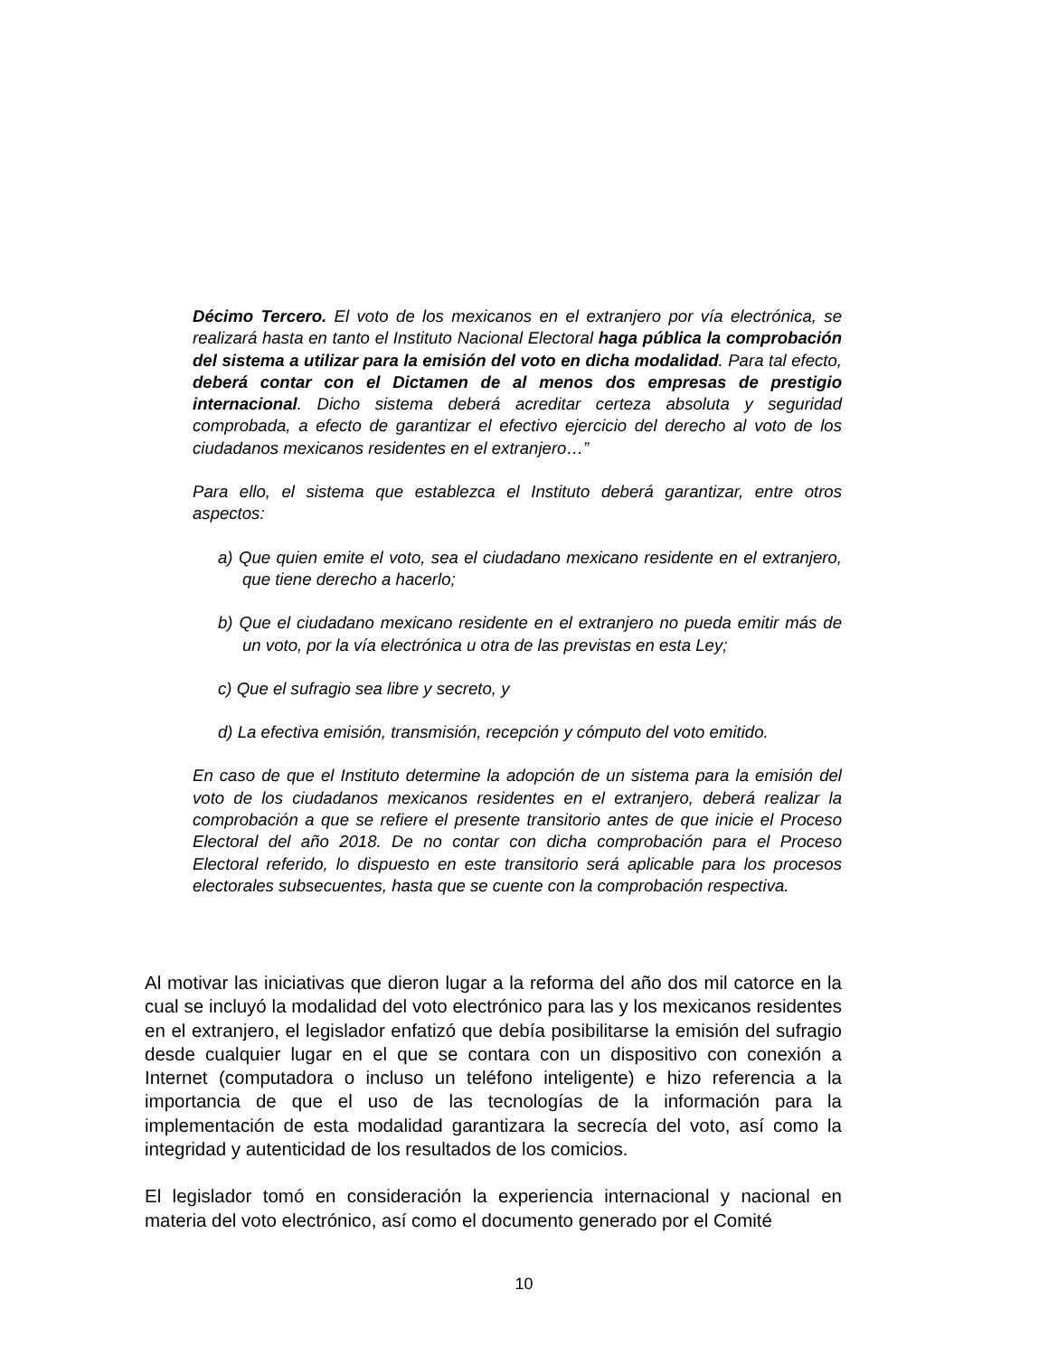Décimo Tercero. El voto de los mexicanos en el extranjero por vía electrónica, se realizará hasta en tanto el Instituto Nacional Electoral haga pública la comprobación del sistema a utilizar para la emisión del voto en dicha modalidad. Para tal efecto, deberá contar con el Dictamen de al menos dos empresas de prestigio internacional. Dicho sistema deberá acreditar certeza absoluta y seguridad comprobada, a efecto de garantizar el efectivo ejercicio del derecho al voto de los ciudadanos mexicanos residentes en el extranjero…”
Para ello, el sistema que establezca el Instituto deberá garantizar, entre otros aspectos:
a) Que quien emite el voto, sea el ciudadano mexicano residente en el extranjero, que tiene derecho a hacerlo;
b) Que el ciudadano mexicano residente en el extranjero no pueda emitir más de un voto, por la vía electrónica u otra de las previstas en esta Ley;
c) Que el sufragio sea libre y secreto, y
d) La efectiva emisión, transmisión, recepción y cómputo del voto emitido.
En caso de que el Instituto determine la adopción de un sistema para la emisión del voto de los ciudadanos mexicanos residentes en el extranjero, deberá realizar la comprobación a que se refiere el presente transitorio antes de que inicie el Proceso Electoral del año 2018. De no contar con dicha comprobación para el Proceso Electoral referido, lo dispuesto en este transitorio será aplicable para los procesos electorales subsecuentes, hasta que se cuente con la comprobación respectiva.
Al motivar las iniciativas que dieron lugar a la reforma del año dos mil catorce en la cual se incluyó la modalidad del voto electrónico para las y los mexicanos residentes en el extranjero, el legislador enfatizó que debía posibilitarse la emisión del sufragio desde cualquier lugar en el que se contara con un dispositivo con conexión a Internet (computadora o incluso un teléfono inteligente) e hizo referencia a la importancia de que el uso de las tecnologías de la información para la implementación de esta modalidad garantizara la secrecía del voto, así como la integridad y autenticidad de los resultados de los comicios.
El legislador tomó en consideración la experiencia internacional y nacional en materia del voto electrónico, así como el documento generado por el Comité
10